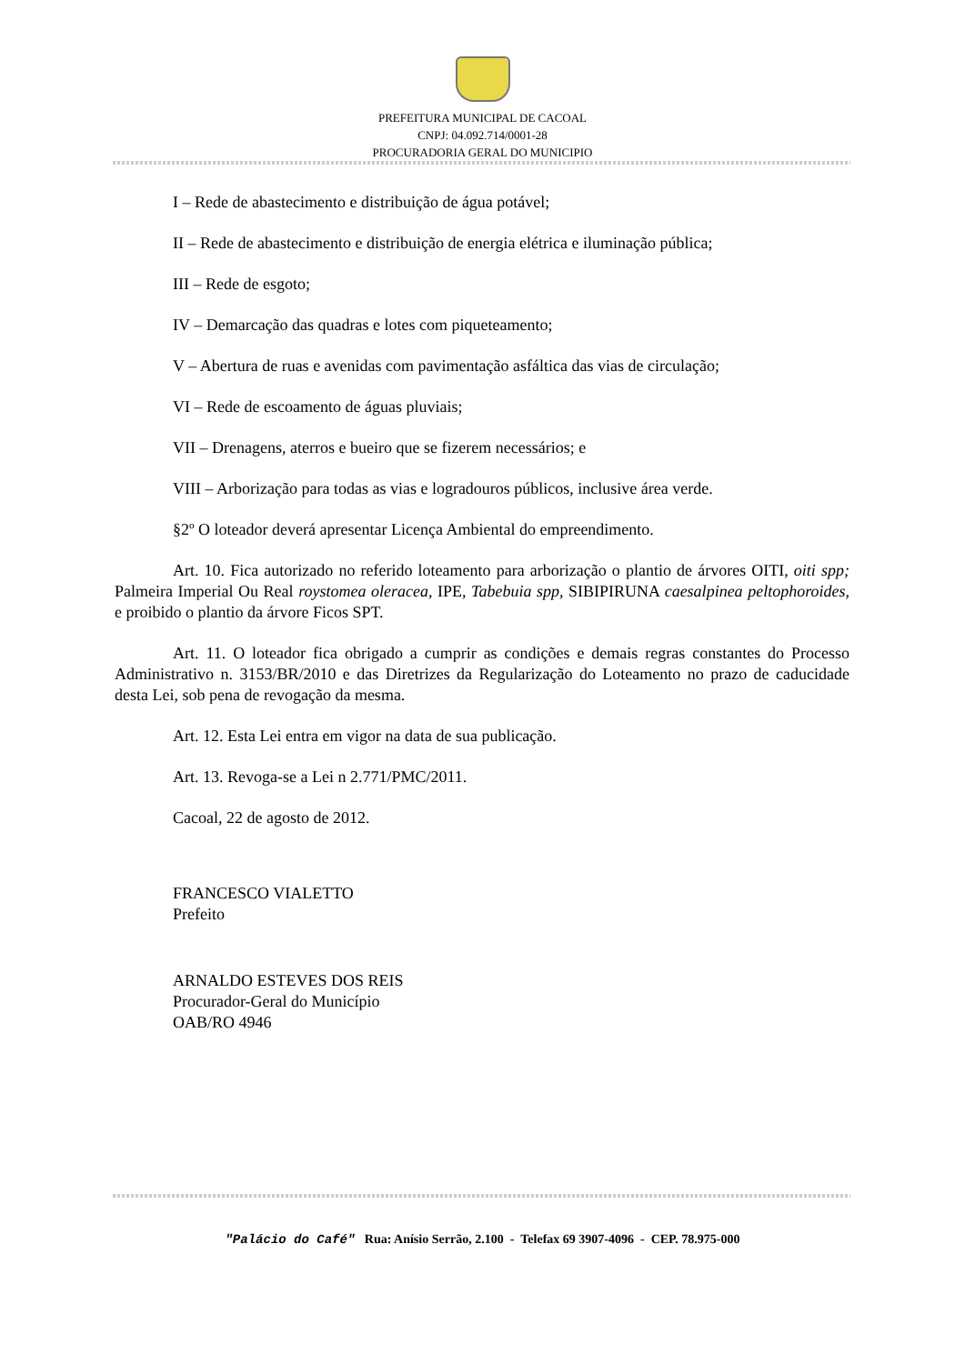PREFEITURA MUNICIPAL DE CACOAL
CNPJ: 04.092.714/0001-28
PROCURADORIA GERAL DO MUNICIPIO
I – Rede de abastecimento e distribuição de água potável;
II – Rede de abastecimento e distribuição de energia elétrica e iluminação pública;
III – Rede de esgoto;
IV – Demarcação das quadras e lotes com piqueteamento;
V – Abertura de ruas e avenidas com pavimentação asfáltica das vias de circulação;
VI – Rede de escoamento de águas pluviais;
VII – Drenagens, aterros e bueiro que se fizerem necessários; e
VIII – Arborização para todas as vias e logradouros públicos, inclusive área verde.
§2º O loteador deverá apresentar Licença Ambiental do empreendimento.
Art. 10. Fica autorizado no referido loteamento para arborização o plantio de árvores OITI, oiti spp; Palmeira Imperial Ou Real roystomea oleracea, IPE, Tabebuia spp, SIBIPIRUNA caesalpinea peltophoroides, e proibido o plantio da árvore Ficos SPT.
Art. 11. O loteador fica obrigado a cumprir as condições e demais regras constantes do Processo Administrativo n. 3153/BR/2010 e das Diretrizes da Regularização do Loteamento no prazo de caducidade desta Lei, sob pena de revogação da mesma.
Art. 12. Esta Lei entra em vigor na data de sua publicação.
Art. 13. Revoga-se a Lei n 2.771/PMC/2011.
Cacoal, 22 de agosto de 2012.
FRANCESCO VIALETTO
Prefeito
ARNALDO ESTEVES DOS REIS
Procurador-Geral do Município
OAB/RO 4946
"Palácio do Café" Rua: Anísio Serrão, 2.100 - Telefax 69 3907-4096 - CEP. 78.975-000